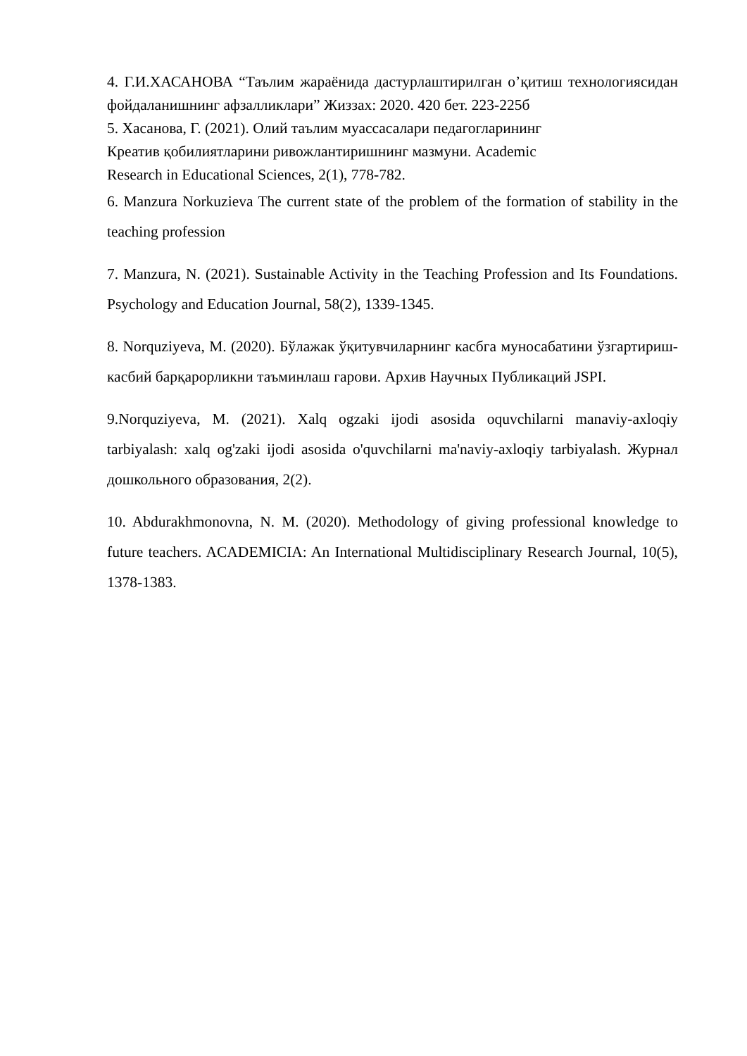4. Г.И.ХАСАНОВА “Таълим жараёнида дастурлаштирилган о’қитиш технологиясидан фойдаланишнинг афзалликлари” Жиззах: 2020. 420 бет. 223-225б
5. Хасанова, Г. (2021). Олий таълим муассасалари педагогларининг
Креатив қобилиятларини ривожлантиришнинг мазмуни. Academic
Research in Educational Sciences, 2(1), 778-782.
6. Manzura Norkuzieva The current state of the problem of the formation of stability in the teaching profession
7. Manzura, N. (2021). Sustainable Activity in the Teaching Profession and Its Foundations. Psychology and Education Journal, 58(2), 1339-1345.
8. Norquziyeva, M. (2020). Бўлажак ўқитувчиларнинг касбга муносабатини ўзгартириш-касбий барқарорликни таъминлаш гарови. Архив Научных Публикаций JSPI.
9.Norquziyeva, M. (2021). Xalq ogzaki ijodi asosida oquvchilarni manaviy-axloqiy tarbiyalash: xalq og'zaki ijodi asosida o'quvchilarni ma'naviy-axloqiy tarbiyalash. Журнал дошкольного образования, 2(2).
10. Abdurakhmonovna, N. M. (2020). Methodology of giving professional knowledge to future teachers. ACADEMICIA: An International Multidisciplinary Research Journal, 10(5), 1378-1383.